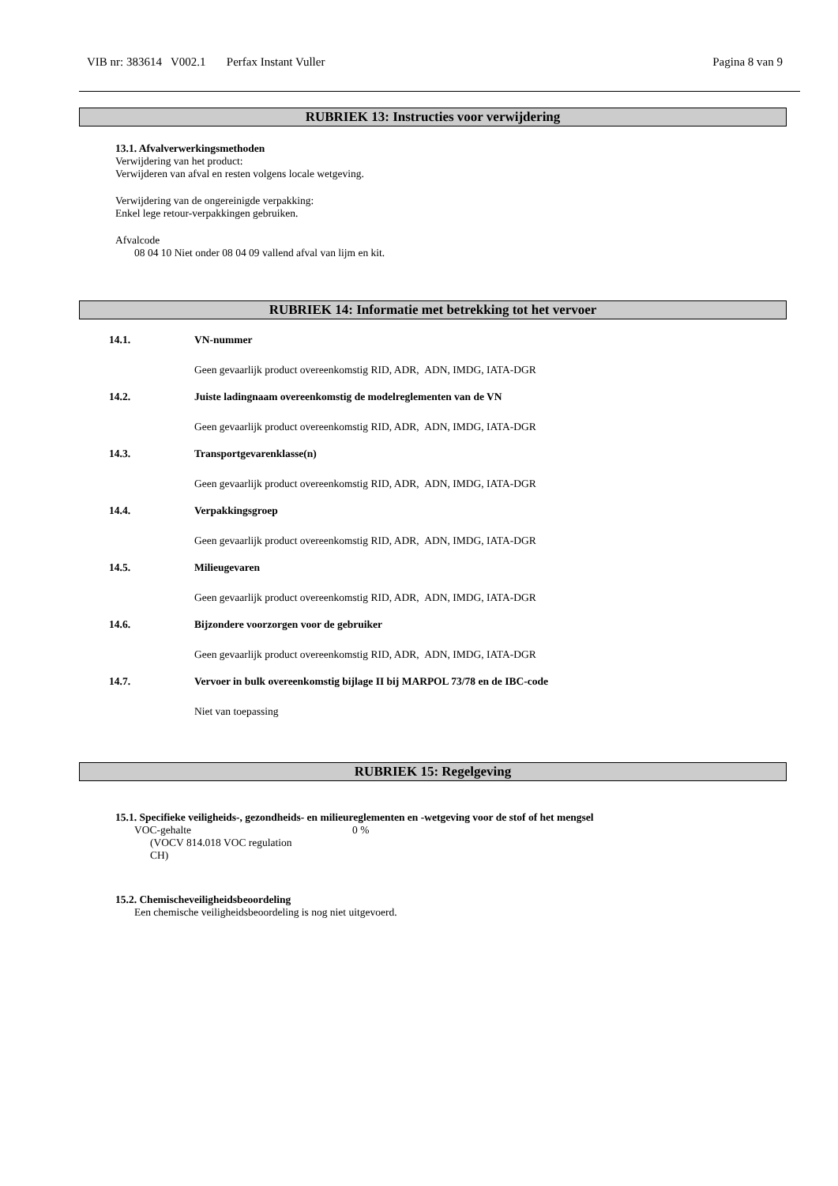VIB nr: 383614 V002.1 Perfax Instant Vuller Pagina 8 van 9
RUBRIEK 13: Instructies voor verwijdering
13.1. Afvalverwerkingsmethoden
Verwijdering van het product:
Verwijderen van afval en resten volgens locale wetgeving.
Verwijdering van de ongereinigde verpakking:
Enkel lege retour-verpakkingen gebruiken.
Afvalcode
08 04 10 Niet onder 08 04 09 vallend afval van lijm en kit.
RUBRIEK 14: Informatie met betrekking tot het vervoer
14.1. VN-nummer
Geen gevaarlijk product overeenkomstig RID, ADR, ADN, IMDG, IATA-DGR
14.2. Juiste ladingnaam overeenkomstig de modelreglementen van de VN
Geen gevaarlijk product overeenkomstig RID, ADR, ADN, IMDG, IATA-DGR
14.3. Transportgevarenklasse(n)
Geen gevaarlijk product overeenkomstig RID, ADR, ADN, IMDG, IATA-DGR
14.4. Verpakkingsgroep
Geen gevaarlijk product overeenkomstig RID, ADR, ADN, IMDG, IATA-DGR
14.5. Milieugevaren
Geen gevaarlijk product overeenkomstig RID, ADR, ADN, IMDG, IATA-DGR
14.6. Bijzondere voorzorgen voor de gebruiker
Geen gevaarlijk product overeenkomstig RID, ADR, ADN, IMDG, IATA-DGR
14.7. Vervoer in bulk overeenkomstig bijlage II bij MARPOL 73/78 en de IBC-code
Niet van toepassing
RUBRIEK 15: Regelgeving
15.1. Specifieke veiligheids-, gezondheids- en milieureglementen en -wetgeving voor de stof of het mengsel
VOC-gehalte
(VOCV 814.018 VOC regulation
CH)
0 %
15.2. Chemischeveiligheidsbeoordeling
Een chemische veiligheidsbeoordeling is nog niet uitgevoerd.